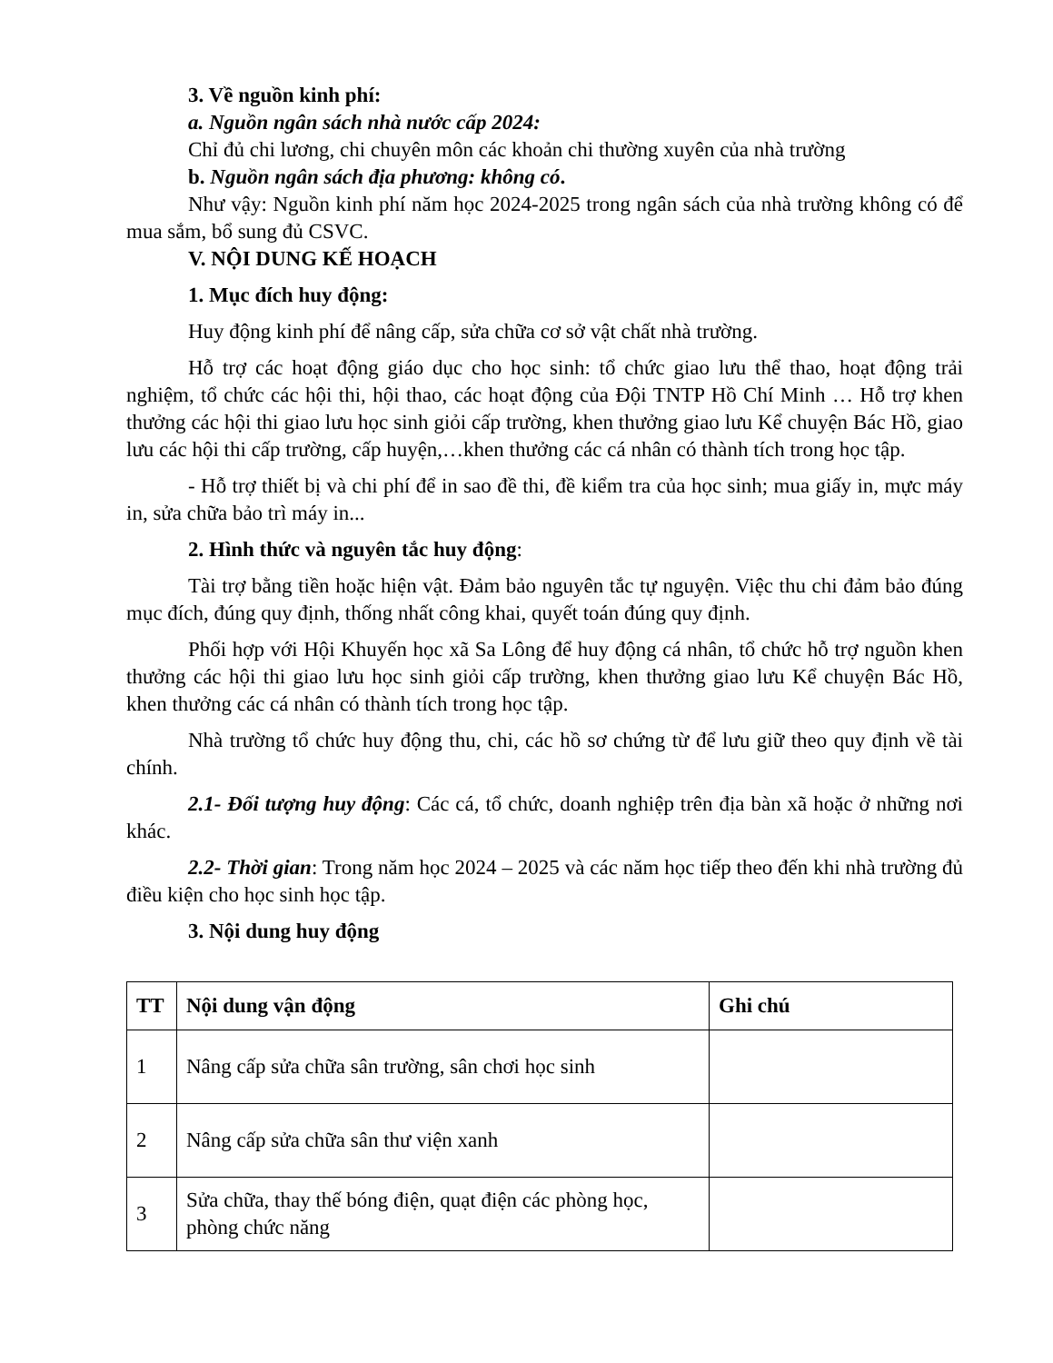3. Về nguồn kinh phí:
a. Nguồn ngân sách nhà nước cấp 2024:
Chỉ đủ chi lương, chi chuyên môn các khoản chi thường xuyên của nhà trường
b. Nguồn ngân sách địa phương: không có.
Như vậy: Nguồn kinh phí năm học 2024-2025 trong ngân sách của nhà trường không có để mua sắm, bổ sung đủ CSVC.
V. NỘI DUNG KẾ HOẠCH
1. Mục đích huy động:
Huy động kinh phí để nâng cấp, sửa chữa cơ sở vật chất nhà trường.
Hỗ trợ các hoạt động giáo dục cho học sinh: tổ chức giao lưu thể thao, hoạt động trải nghiệm, tổ chức các hội thi, hội thao, các hoạt động của Đội TNTP Hồ Chí Minh … Hỗ trợ khen thưởng các hội thi giao lưu học sinh giỏi cấp trường, khen thưởng giao lưu Kể chuyện Bác Hồ, giao lưu các hội thi cấp trường, cấp huyện,…khen thưởng các cá nhân có thành tích trong học tập.
- Hỗ trợ thiết bị và chi phí để in sao đề thi, đề kiểm tra của học sinh; mua giấy in, mực máy in, sửa chữa bảo trì máy in...
2. Hình thức và nguyên tắc huy động:
Tài trợ bằng tiền hoặc hiện vật. Đảm bảo nguyên tắc tự nguyện. Việc thu chi đảm bảo đúng mục đích, đúng quy định, thống nhất công khai, quyết toán đúng quy định.
Phối hợp với Hội Khuyến học xã Sa Lông để huy động cá nhân, tổ chức hỗ trợ nguồn khen thưởng các hội thi giao lưu học sinh giỏi cấp trường, khen thưởng giao lưu Kể chuyện Bác Hồ, khen thưởng các cá nhân có thành tích trong học tập.
Nhà trường tổ chức huy động thu, chi, các hồ sơ chứng từ để lưu giữ theo quy định về tài chính.
2.1- Đối tượng huy động: Các cá, tổ chức, doanh nghiệp trên địa bàn xã hoặc ở những nơi khác.
2.2- Thời gian: Trong năm học 2024 – 2025 và các năm học tiếp theo đến khi nhà trường đủ điều kiện cho học sinh học tập.
3. Nội dung huy động
| TT | Nội dung vận động | Ghi chú |
| --- | --- | --- |
| 1 | Nâng cấp sửa chữa sân trường, sân chơi học sinh | |
| 2 | Nâng cấp sửa chữa sân thư viện xanh | |
| 3 | Sửa chữa, thay thế bóng điện, quạt điện các phòng học, phòng chức năng | |